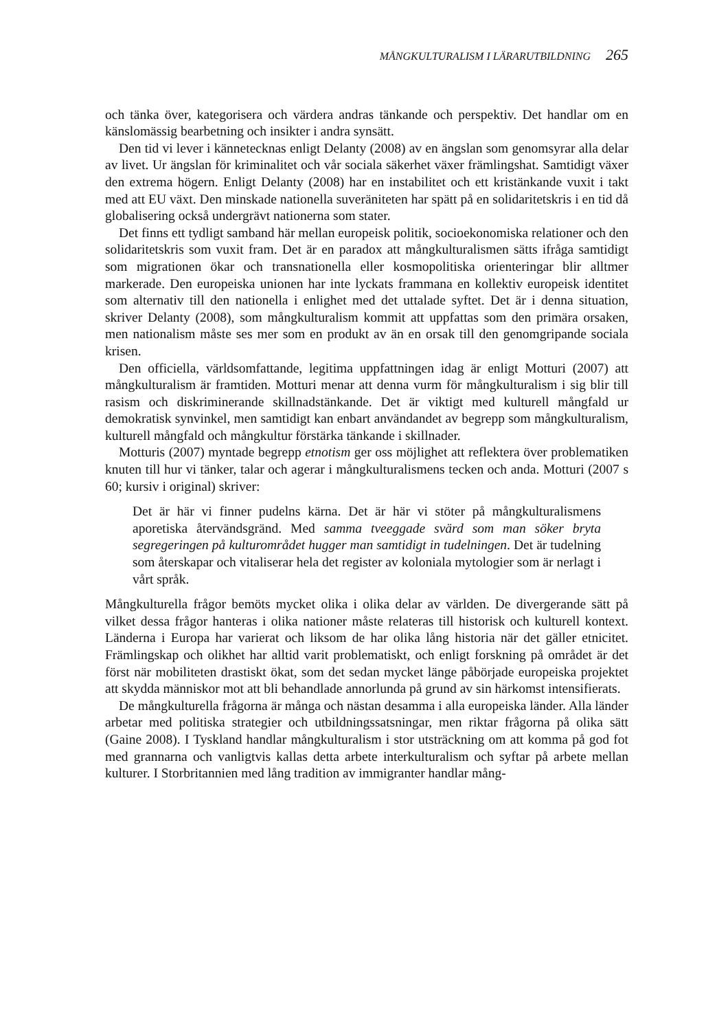MÅNGKULTURALISM I LÄRARUTBILDNING 265
och tänka över, kategorisera och värdera andras tänkande och perspektiv. Det handlar om en känslomässig bearbetning och insikter i andra synsätt.
Den tid vi lever i kännetecknas enligt Delanty (2008) av en ängslan som genomsyrar alla delar av livet. Ur ängslan för kriminalitet och vår sociala säkerhet växer främlingshat. Samtidigt växer den extrema högern. Enligt Delanty (2008) har en instabilitet och ett kristänkande vuxit i takt med att EU växt. Den minskade nationella suveräniteten har spätt på en solidaritetskris i en tid då globalisering också undergrävt nationerna som stater.
Det finns ett tydligt samband här mellan europeisk politik, socioekonomiska relationer och den solidaritetskris som vuxit fram. Det är en paradox att mångkulturalismen sätts ifråga samtidigt som migrationen ökar och transnationella eller kosmopolitiska orienteringar blir alltmer markerade. Den europeiska unionen har inte lyckats frammana en kollektiv europeisk identitet som alternativ till den nationella i enlighet med det uttalade syftet. Det är i denna situation, skriver Delanty (2008), som mångkulturalism kommit att uppfattas som den primära orsaken, men nationalism måste ses mer som en produkt av än en orsak till den genomgripande sociala krisen.
Den officiella, världsomfattande, legitima uppfattningen idag är enligt Motturi (2007) att mångkulturalism är framtiden. Motturi menar att denna vurm för mångkulturalism i sig blir till rasism och diskriminerande skillnadstänkande. Det är viktigt med kulturell mångfald ur demokratisk synvinkel, men samtidigt kan enbart användandet av begrepp som mångkulturalism, kulturell mångfald och mångkultur förstärka tänkande i skillnader.
Motturis (2007) myntade begrepp etnotism ger oss möjlighet att reflektera över problematiken knuten till hur vi tänker, talar och agerar i mångkulturalismens tecken och anda. Motturi (2007 s 60; kursiv i original) skriver:
Det är här vi finner pudelns kärna. Det är här vi stöter på mångkulturalismens aporetiska återvändsgränd. Med samma tveeggade svärd som man söker bryta segregeringen på kulturområdet hugger man samtidigt in tudelningen. Det är tudelning som återskapar och vitaliserar hela det register av koloniala mytologier som är nerlagt i vårt språk.
Mångkulturella frågor bemöts mycket olika i olika delar av världen. De divergerande sätt på vilket dessa frågor hanteras i olika nationer måste relateras till historisk och kulturell kontext. Länderna i Europa har varierat och liksom de har olika lång historia när det gäller etnicitet. Främlingskap och olikhet har alltid varit problematiskt, och enligt forskning på området är det först när mobiliteten drastiskt ökat, som det sedan mycket länge påbörjade europeiska projektet att skydda människor mot att bli behandlade annorlunda på grund av sin härkomst intensifierats.
De mångkulturella frågorna är många och nästan desamma i alla europeiska länder. Alla länder arbetar med politiska strategier och utbildningssatsningar, men riktar frågorna på olika sätt (Gaine 2008). I Tyskland handlar mångkulturalism i stor utsträckning om att komma på god fot med grannarna och vanligtvis kallas detta arbete interkulturalism och syftar på arbete mellan kulturer. I Storbritannien med lång tradition av immigranter handlar mång-